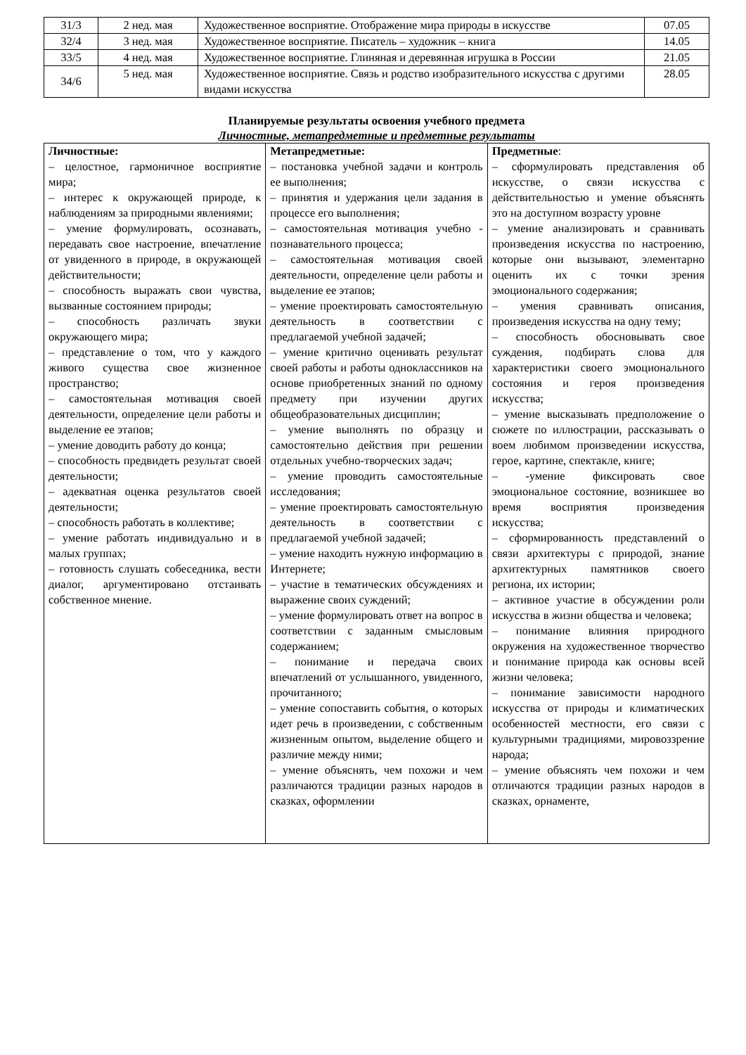| 31/3 | 2 нед. мая | Художественное восприятие. Отображение мира природы в искусстве | 07.05 |
| 32/4 | 3 нед. мая | Художественное восприятие. Писатель – художник – книга | 14.05 |
| 33/5 | 4 нед. мая | Художественное восприятие. Глиняная и деревянная игрушка в России | 21.05 |
| 34/6 | 5 нед. мая | Художественное восприятие. Связь и родство изобразительного искусства с другими видами искусства | 28.05 |
Планируемые результаты освоения учебного предмета
Личностные, метапредметные и предметные результаты
| Личностные: – целостное, гармоничное восприятие мира; – интерес к окружающей природе, к наблюдениям за природными явлениями; – умение формулировать, осознавать, передавать свое настроение, впечатление от увиденного в природе, в окружающей действительности; – способность выражать свои чувства, вызванные состоянием природы; – способность различать звуки окружающего мира; – представление о том, что у каждого живого существа свое жизненное пространство; – самостоятельная мотивация своей деятельности, определение цели работы и выделение ее этапов; – умение доводить работу до конца; – способность предвидеть результат своей деятельности; – адекватная оценка результатов своей деятельности; – способность работать в коллективе; – умение работать индивидуально и в малых группах; – готовность слушать собеседника, вести диалог, аргументировано отстаивать собственное мнение. | Метапредметные: – постановка учебной задачи и контроль ее выполнения; – принятия и удержания цели задания в процессе его выполнения; – самостоятельная мотивация учебно - познавательного процесса; – самостоятельная мотивация своей деятельности, определение цели работы и выделение ее этапов; – умение проектировать самостоятельную деятельность в соответствии с предлагаемой учебной задачей; – умение критично оценивать результат своей работы и работы одноклассников на основе приобретенных знаний по одному предмету при изучении других общеобразовательных дисциплин; – умение выполнять по образцу и самостоятельно действия при решении отдельных учебно-творческих задач; – умение проводить самостоятельные исследования; – умение проектировать самостоятельную деятельность в соответствии с предлагаемой учебной задачей; – умение находить нужную информацию в Интернете; – участие в тематических обсуждениях и выражение своих суждений; – умение формулировать ответ на вопрос в соответствии с заданным смысловым содержанием; – понимание и передача своих впечатлений от услышанного, увиденного, прочитанного; – умение сопоставить события, о которых идет речь в произведении, с собственным жизненным опытом, выделение общего и различие между ними; – умение объяснять, чем похожи и чем различаются традиции разных народов в сказках, оформлении | Предметные : – сформулировать представления об искусстве, о связи искусства с действительностью и умение объяснять это на доступном возрасту уровне – умение анализировать и сравнивать произведения искусства по настроению, которые они вызывают, элементарно оценить их с точки зрения эмоционального содержания; – умения сравнивать описания, произведения искусства на одну тему; – способность обосновывать свое суждения, подбирать слова для характеристики своего эмоционального состояния и героя произведения искусства; – умение высказывать предположение о сюжете по иллюстрации, рассказывать о воем любимом произведении искусства, герое, картине, спектакле, книге; – -умение фиксировать свое эмоциональное состояние, возникшее во время восприятия произведения искусства; – сформированность представлений о связи архитектуры с природой, знание архитектурных памятников своего региона, их истории; – активное участие в обсуждении роли искусства в жизни общества и человека; – понимание влияния природного окружения на художественное творчество и понимание природа как основы всей жизни человека; – понимание зависимости народного искусства от природы и климатических особенностей местности, его связи с культурными традициями, мировоззрение народа; – умение объяснять чем похожи и чем отличаются традиции разных народов в сказках, орнаменте, |